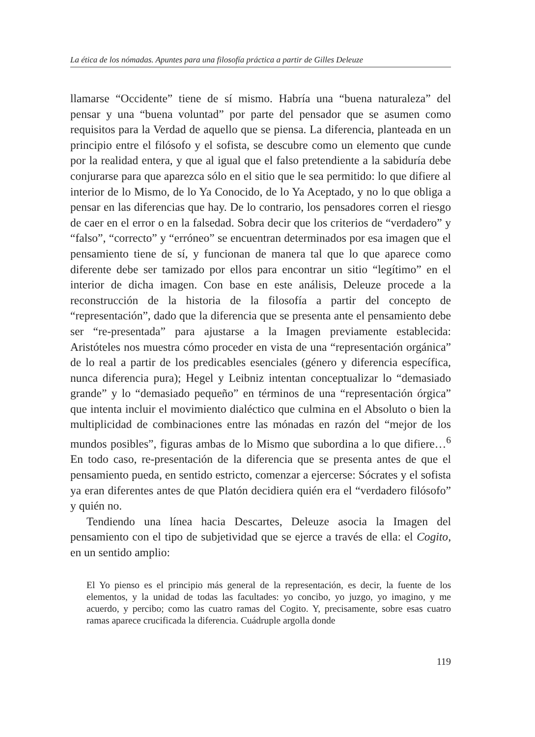La ética de los nómadas. Apuntes para una filosofía práctica a partir de Gilles Deleuze
llamarse “Occidente” tiene de sí mismo. Habría una “buena naturaleza” del pensar y una “buena voluntad” por parte del pensador que se asumen como requisitos para la Verdad de aquello que se piensa. La diferencia, planteada en un principio entre el filósofo y el sofista, se descubre como un elemento que cunde por la realidad entera, y que al igual que el falso pretendiente a la sabiduría debe conjurarse para que aparezca sólo en el sitio que le sea permitido: lo que difiere al interior de lo Mismo, de lo Ya Conocido, de lo Ya Aceptado, y no lo que obliga a pensar en las diferencias que hay. De lo contrario, los pensadores corren el riesgo de caer en el error o en la falsedad. Sobra decir que los criterios de “verdadero” y “falso”, “correcto” y “erróneo” se encuentran determinados por esa imagen que el pensamiento tiene de sí, y funcionan de manera tal que lo que aparece como diferente debe ser tamizado por ellos para encontrar un sitio “legítimo” en el interior de dicha imagen. Con base en este análisis, Deleuze procede a la reconstrucción de la historia de la filosofía a partir del concepto de “representación”, dado que la diferencia que se presenta ante el pensamiento debe ser “re-presentada” para ajustarse a la Imagen previamente establecida: Aristóteles nos muestra cómo proceder en vista de una “representación orgánica” de lo real a partir de los predicables esenciales (género y diferencia específica, nunca diferencia pura); Hegel y Leibniz intentan conceptualizar lo “demasiado grande” y lo “demasiado pequeño” en términos de una “representación órgica” que intenta incluir el movimiento dialéctico que culmina en el Absoluto o bien la multiplicidad de combinaciones entre las mónadas en razón del “mejor de los mundos posibles”, figuras ambas de lo Mismo que subordina a lo que difiere…<sup>6</sup> En todo caso, re-presentación de la diferencia que se presenta antes de que el pensamiento pueda, en sentido estricto, comenzar a ejercerse: Sócrates y el sofista ya eran diferentes antes de que Platón decidiera quién era el “verdadero filósofo” y quién no.
Tendiendo una línea hacia Descartes, Deleuze asocia la Imagen del pensamiento con el tipo de subjetividad que se ejerce a través de ella: el Cogito, en un sentido amplio:
El Yo pienso es el principio más general de la representación, es decir, la fuente de los elementos, y la unidad de todas las facultades: yo concibo, yo juzgo, yo imagino, y me acuerdo, y percibo; como las cuatro ramas del Cogito. Y, precisamente, sobre esas cuatro ramas aparece crucificada la diferencia. Cuádruple argolla donde
119